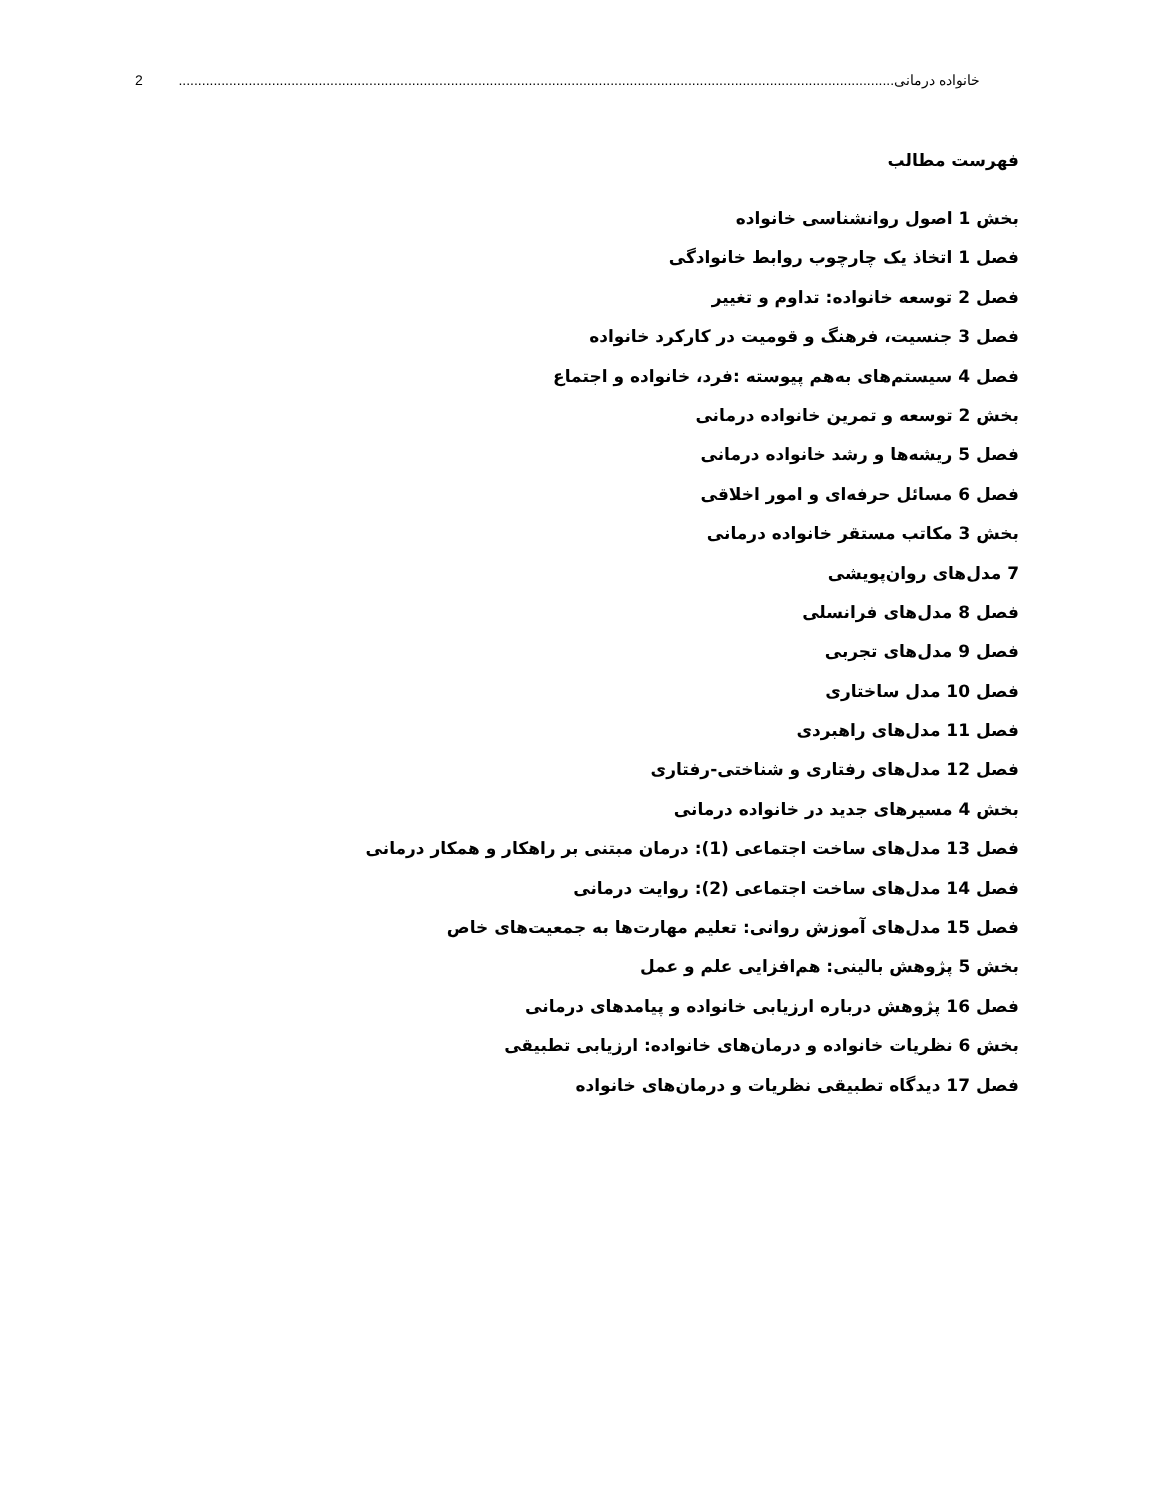خانواده درمانی ........................................................................................................................................................................................ 2
فهرست مطالب
بخش 1 اصول روانشناسی خانواده
فصل 1 اتخاذ یک چارچوب روابط خانوادگی
فصل 2 توسعه خانواده: تداوم و تغییر
فصل 3 جنسیت، فرهنگ و قومیت در کارکرد خانواده
فصل 4 سیستم‌های به‌هم پیوسته :فرد، خانواده و اجتماع
بخش 2 توسعه و تمرین خانواده درمانی
فصل 5 ریشه‌ها و رشد خانواده درمانی
فصل 6 مسائل حرفه‌ای و امور اخلاقی
بخش 3 مکاتب مستقر خانواده درمانی
7 مدل‌های روان‌پویشی
فصل 8 مدل‌های فرانسلی
فصل 9 مدل‌های تجربی
فصل 10 مدل ساختاری
فصل 11 مدل‌های راهبردی
فصل 12 مدل‌های رفتاری و شناختی-رفتاری
بخش 4 مسیرهای جدید در خانواده درمانی
فصل 13 مدل‌های ساخت اجتماعی (1): درمان مبتنی بر راهکار و همکار درمانی
فصل 14 مدل‌های ساخت اجتماعی (2): روایت درمانی
فصل 15 مدل‌های آموزش روانی: تعلیم مهارت‌ها به جمعیت‌های خاص
بخش 5 پژوهش بالینی: هم‌افزایی علم و عمل
فصل 16 پژوهش درباره ارزیابی خانواده و پیامدهای درمانی
بخش 6 نظریات خانواده و درمان‌های خانواده: ارزیابی تطبیقی
فصل 17 دیدگاه تطبیقی نظریات و درمان‌های خانواده